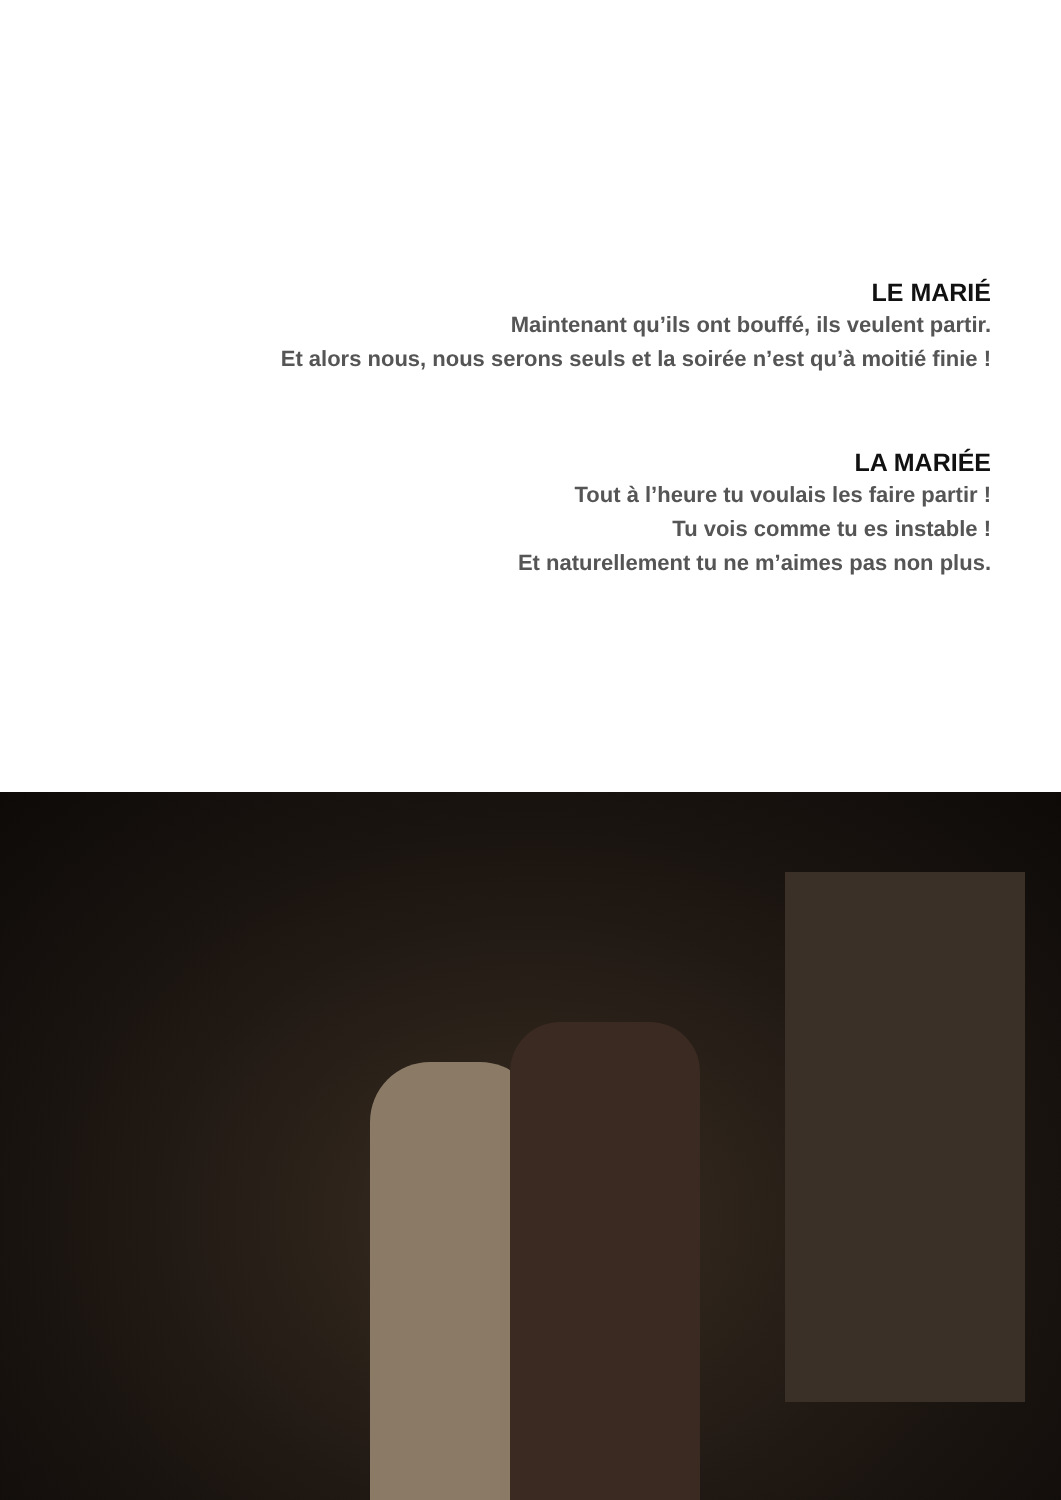LE MARIÉ
Maintenant qu’ils ont bouffé, ils veulent partir.
Et alors nous, nous serons seuls et la soirée n’est qu’à moitié finie !
LA MARIÉE
Tout à l’heure tu voulais les faire partir !
Tu vois comme tu es instable !
Et naturellement tu ne m’aimes pas non plus.